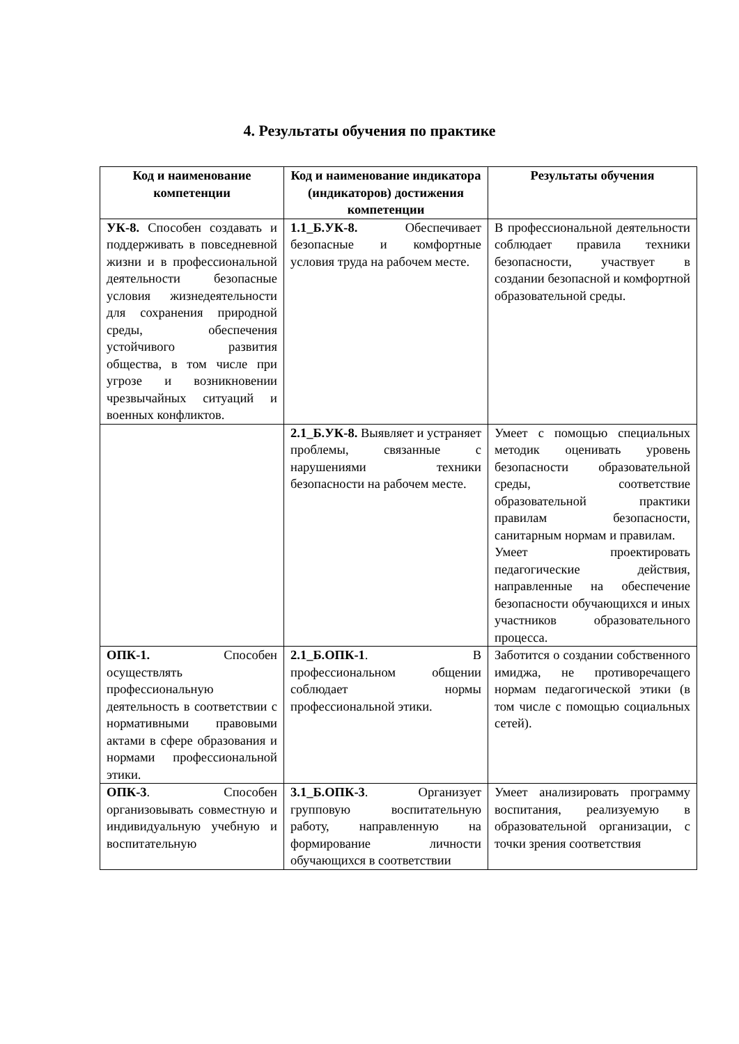4. Результаты обучения по практике
| Код и наименование компетенции | Код и наименование индикатора (индикаторов) достижения компетенции | Результаты обучения |
| --- | --- | --- |
| УК-8. Способен создавать и поддерживать в повседневной жизни и в профессиональной деятельности безопасные условия жизнедеятельности для сохранения природной среды, обеспечения устойчивого развития общества, в том числе при угрозе и возникновении чрезвычайных ситуаций и военных конфликтов. | 1.1_Б.УК-8. Обеспечивает безопасные и комфортные условия труда на рабочем месте. | В профессиональной деятельности соблюдает правила техники безопасности, участвует в создании безопасной и комфортной образовательной среды. |
| | 2.1_Б.УК-8. Выявляет и устраняет проблемы, связанные с нарушениями техники безопасности на рабочем месте. | Умеет с помощью специальных методик оценивать уровень безопасности образовательной среды, соответствие образовательной практики правилам безопасности, санитарным нормам и правилам. Умеет проектировать педагогические действия, направленные на обеспечение безопасности обучающихся и иных участников образовательного процесса. |
| ОПК-1. Способен осуществлять профессиональную деятельность в соответствии с нормативными правовыми актами в сфере образования и нормами профессиональной этики. | 2.1_Б.ОПК-1 . В профессиональном общении соблюдает нормы профессиональной этики. | Заботится о создании собственного имиджа, не противоречащего нормам педагогической этики (в том числе с помощью социальных сетей). |
| ОПК-3 . Способен организовывать совместную и индивидуальную учебную и воспитательную | 3.1_Б.ОПК-3 . Организует групповую воспитательную работу, направленную на формирование личности обучающихся в соответствии | Умеет анализировать программу воспитания, реализуемую в образовательной организации, с точки зрения соответствия |